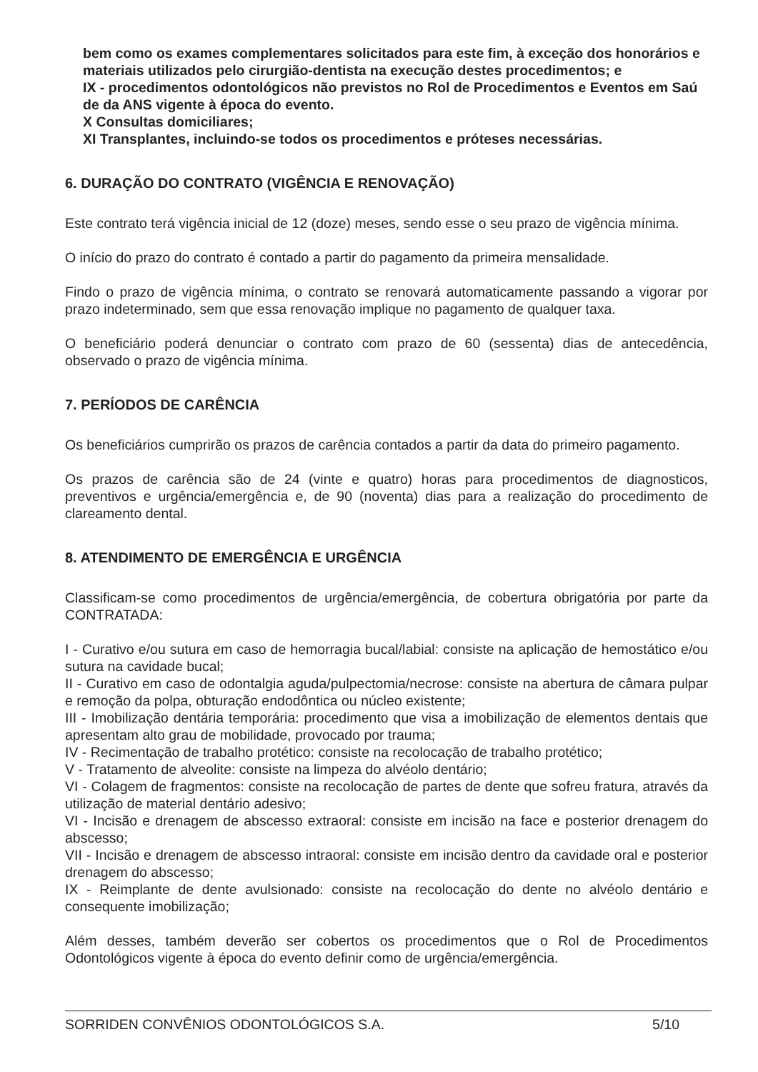bem como os exames complementares solicitados para este fim, à exceção dos honorários e materiais utilizados pelo cirurgião-dentista na execução destes procedimentos; e
IX - procedimentos odontológicos não previstos no Rol de Procedimentos e Eventos em Saú de da ANS vigente à época do evento.
X Consultas domiciliares;
XI Transplantes, incluindo-se todos os procedimentos e próteses necessárias.
6. DURAÇÃO DO CONTRATO (VIGÊNCIA E RENOVAÇÃO)
Este contrato terá vigência inicial de 12 (doze) meses, sendo esse o seu prazo de vigência mínima.
O início do prazo do contrato é contado a partir do pagamento da primeira mensalidade.
Findo o prazo de vigência mínima, o contrato se renovará automaticamente passando a vigorar por prazo indeterminado, sem que essa renovação implique no pagamento de qualquer taxa.
O beneficiário poderá denunciar o contrato com prazo de 60 (sessenta) dias de antecedência, observado o prazo de vigência mínima.
7. PERÍODOS DE CARÊNCIA
Os beneficiários cumprirão os prazos de carência contados a partir da data do primeiro pagamento.
Os prazos de carência são de 24 (vinte e quatro) horas para procedimentos de diagnosticos, preventivos e urgência/emergência e, de 90 (noventa) dias para a realização do procedimento de clareamento dental.
8. ATENDIMENTO DE EMERGÊNCIA E URGÊNCIA
Classificam-se como procedimentos de urgência/emergência, de cobertura obrigatória por parte da CONTRATADA:
I - Curativo e/ou sutura em caso de hemorragia bucal/labial: consiste na aplicação de hemostático e/ou sutura na cavidade bucal;
II - Curativo em caso de odontalgia aguda/pulpectomia/necrose: consiste na abertura de câmara pulpar e remoção da polpa, obturação endodôntica ou núcleo existente;
III - Imobilização dentária temporária: procedimento que visa a imobilização de elementos dentais que apresentam alto grau de mobilidade, provocado por trauma;
IV - Recimentação de trabalho protético: consiste na recolocação de trabalho protético;
V - Tratamento de alveolite: consiste na limpeza do alvéolo dentário;
VI - Colagem de fragmentos: consiste na recolocação de partes de dente que sofreu fratura, através da utilização de material dentário adesivo;
VI - Incisão e drenagem de abscesso extraoral: consiste em incisão na face e posterior drenagem do abscesso;
VII - Incisão e drenagem de abscesso intraoral: consiste em incisão dentro da cavidade oral e posterior drenagem do abscesso;
IX - Reimplante de dente avulsionado: consiste na recolocação do dente no alvéolo dentário e consequente imobilização;
Além desses, também deverão ser cobertos os procedimentos que o Rol de Procedimentos Odontológicos vigente à época do evento definir como de urgência/emergência.
SORRIDEN CONVÊNIOS ODONTOLÓGICOS S.A. 5/10